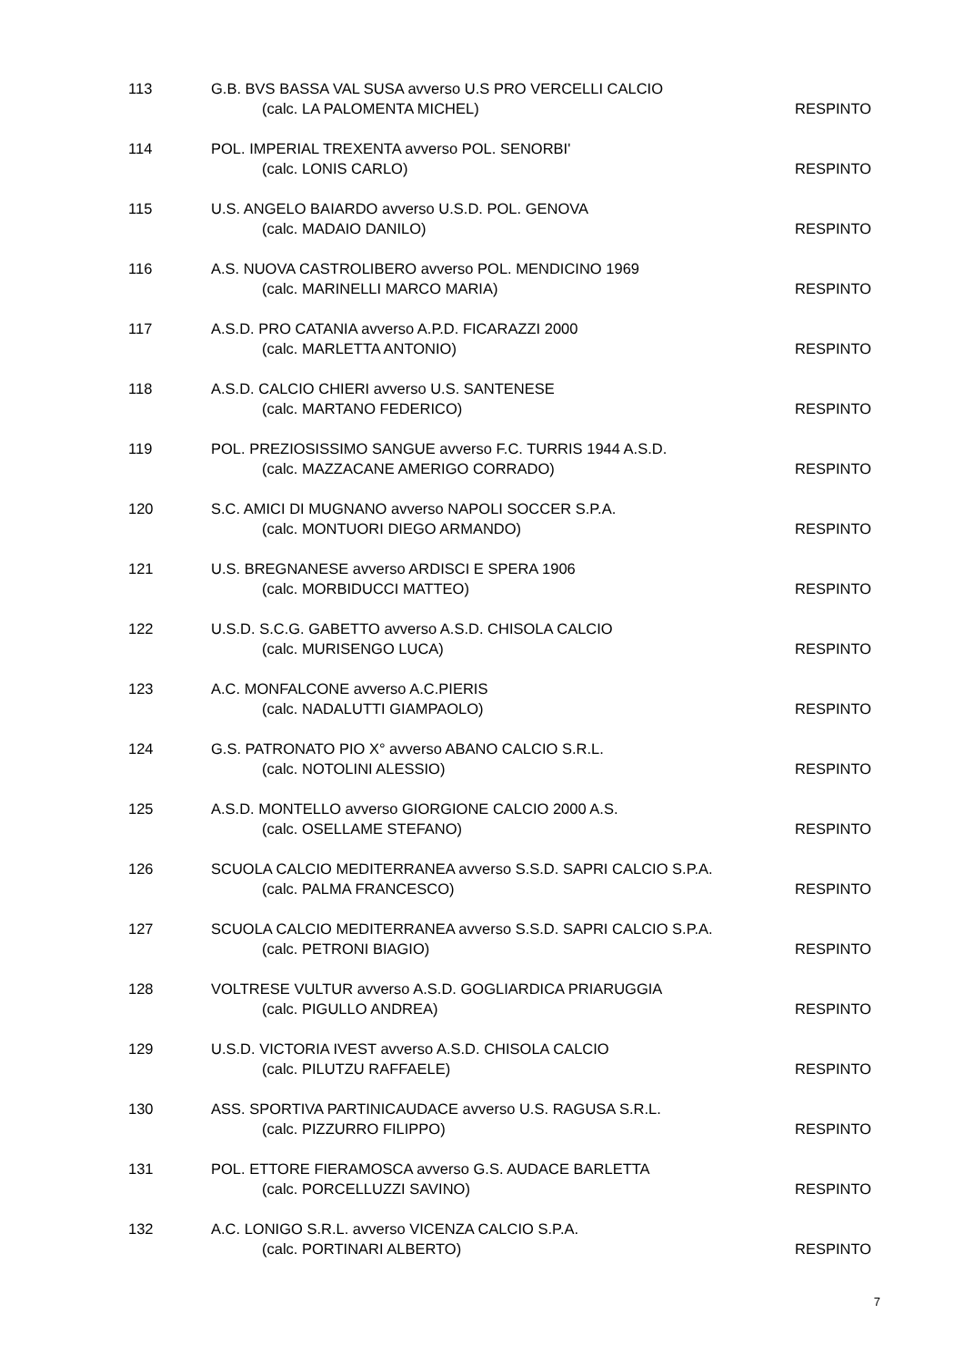113 G.B. BVS BASSA VAL SUSA avverso U.S PRO VERCELLI CALCIO
(calc. LA PALOMENTA MICHEL) RESPINTO
114 POL. IMPERIAL TREXENTA avverso POL. SENORBI'
(calc. LONIS CARLO) RESPINTO
115 U.S. ANGELO BAIARDO avverso U.S.D. POL. GENOVA
(calc. MADAIO DANILO) RESPINTO
116 A.S. NUOVA CASTROLIBERO avverso POL. MENDICINO 1969
(calc. MARINELLI MARCO MARIA) RESPINTO
117 A.S.D. PRO CATANIA avverso A.P.D. FICARAZZI 2000
(calc. MARLETTA ANTONIO) RESPINTO
118 A.S.D. CALCIO CHIERI avverso U.S. SANTENESE
(calc. MARTANO FEDERICO) RESPINTO
119 POL. PREZIOSISSIMO SANGUE avverso F.C. TURRIS 1944 A.S.D.
(calc. MAZZACANE AMERIGO CORRADO) RESPINTO
120 S.C. AMICI DI MUGNANO avverso NAPOLI SOCCER S.P.A.
(calc. MONTUORI DIEGO ARMANDO) RESPINTO
121 U.S. BREGNANESE avverso ARDISCI E SPERA 1906
(calc. MORBIDUCCI MATTEO) RESPINTO
122 U.S.D. S.C.G. GABETTO avverso A.S.D. CHISOLA CALCIO
(calc. MURISENGO LUCA) RESPINTO
123 A.C. MONFALCONE avverso A.C.PIERIS
(calc. NADALUTTI GIAMPAOLO) RESPINTO
124 G.S. PATRONATO PIO X° avverso ABANO CALCIO S.R.L.
(calc. NOTOLINI ALESSIO) RESPINTO
125 A.S.D. MONTELLO avverso GIORGIONE CALCIO 2000 A.S.
(calc. OSELLAME STEFANO) RESPINTO
126 SCUOLA CALCIO MEDITERRANEA avverso S.S.D. SAPRI CALCIO S.P.A.
(calc. PALMA FRANCESCO) RESPINTO
127 SCUOLA CALCIO MEDITERRANEA avverso S.S.D. SAPRI CALCIO S.P.A.
(calc. PETRONI BIAGIO) RESPINTO
128 VOLTRESE VULTUR avverso A.S.D. GOGLIARDICA PRIARUGGIA
(calc. PIGULLO ANDREA) RESPINTO
129 U.S.D. VICTORIA IVEST avverso A.S.D. CHISOLA CALCIO
(calc. PILUTZU RAFFAELE) RESPINTO
130 ASS. SPORTIVA PARTINICAUDACE avverso U.S. RAGUSA S.R.L.
(calc. PIZZURRO FILIPPO) RESPINTO
131 POL. ETTORE FIERAMOSCA avverso G.S. AUDACE BARLETTA
(calc. PORCELLUZZI SAVINO) RESPINTO
132 A.C. LONIGO S.R.L. avverso VICENZA CALCIO S.P.A.
(calc. PORTINARI ALBERTO) RESPINTO
7